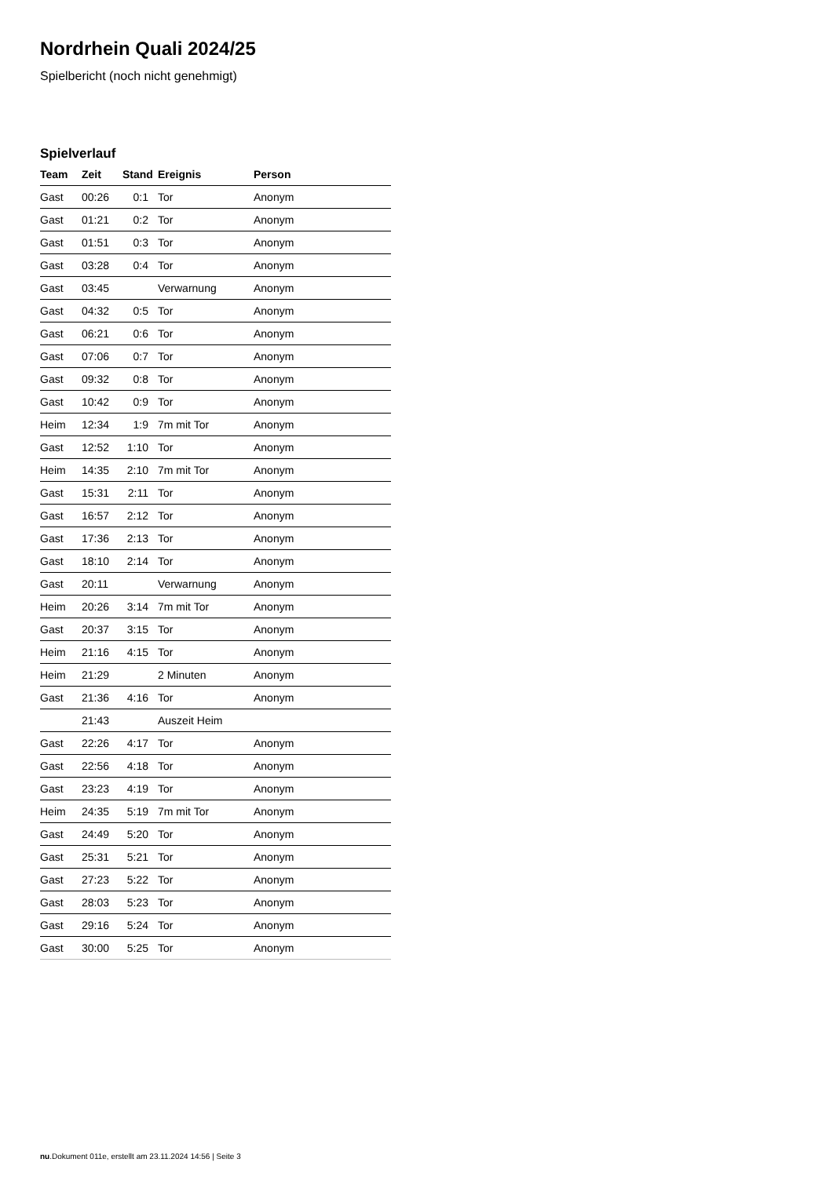Nordrhein Quali 2024/25
Spielbericht (noch nicht genehmigt)
Spielverlauf
| Team | Zeit | Stand | Ereignis | Person |
| --- | --- | --- | --- | --- |
| Gast | 00:26 | 0:1 | Tor | Anonym |
| Gast | 01:21 | 0:2 | Tor | Anonym |
| Gast | 01:51 | 0:3 | Tor | Anonym |
| Gast | 03:28 | 0:4 | Tor | Anonym |
| Gast | 03:45 | | Verwarnung | Anonym |
| Gast | 04:32 | 0:5 | Tor | Anonym |
| Gast | 06:21 | 0:6 | Tor | Anonym |
| Gast | 07:06 | 0:7 | Tor | Anonym |
| Gast | 09:32 | 0:8 | Tor | Anonym |
| Gast | 10:42 | 0:9 | Tor | Anonym |
| Heim | 12:34 | 1:9 | 7m mit Tor | Anonym |
| Gast | 12:52 | 1:10 | Tor | Anonym |
| Heim | 14:35 | 2:10 | 7m mit Tor | Anonym |
| Gast | 15:31 | 2:11 | Tor | Anonym |
| Gast | 16:57 | 2:12 | Tor | Anonym |
| Gast | 17:36 | 2:13 | Tor | Anonym |
| Gast | 18:10 | 2:14 | Tor | Anonym |
| Gast | 20:11 | | Verwarnung | Anonym |
| Heim | 20:26 | 3:14 | 7m mit Tor | Anonym |
| Gast | 20:37 | 3:15 | Tor | Anonym |
| Heim | 21:16 | 4:15 | Tor | Anonym |
| Heim | 21:29 | | 2 Minuten | Anonym |
| Gast | 21:36 | 4:16 | Tor | Anonym |
| | 21:43 | | Auszeit Heim | |
| Gast | 22:26 | 4:17 | Tor | Anonym |
| Gast | 22:56 | 4:18 | Tor | Anonym |
| Gast | 23:23 | 4:19 | Tor | Anonym |
| Heim | 24:35 | 5:19 | 7m mit Tor | Anonym |
| Gast | 24:49 | 5:20 | Tor | Anonym |
| Gast | 25:31 | 5:21 | Tor | Anonym |
| Gast | 27:23 | 5:22 | Tor | Anonym |
| Gast | 28:03 | 5:23 | Tor | Anonym |
| Gast | 29:16 | 5:24 | Tor | Anonym |
| Gast | 30:00 | 5:25 | Tor | Anonym |
nu.Dokument 011e, erstellt am 23.11.2024 14:56 | Seite 3